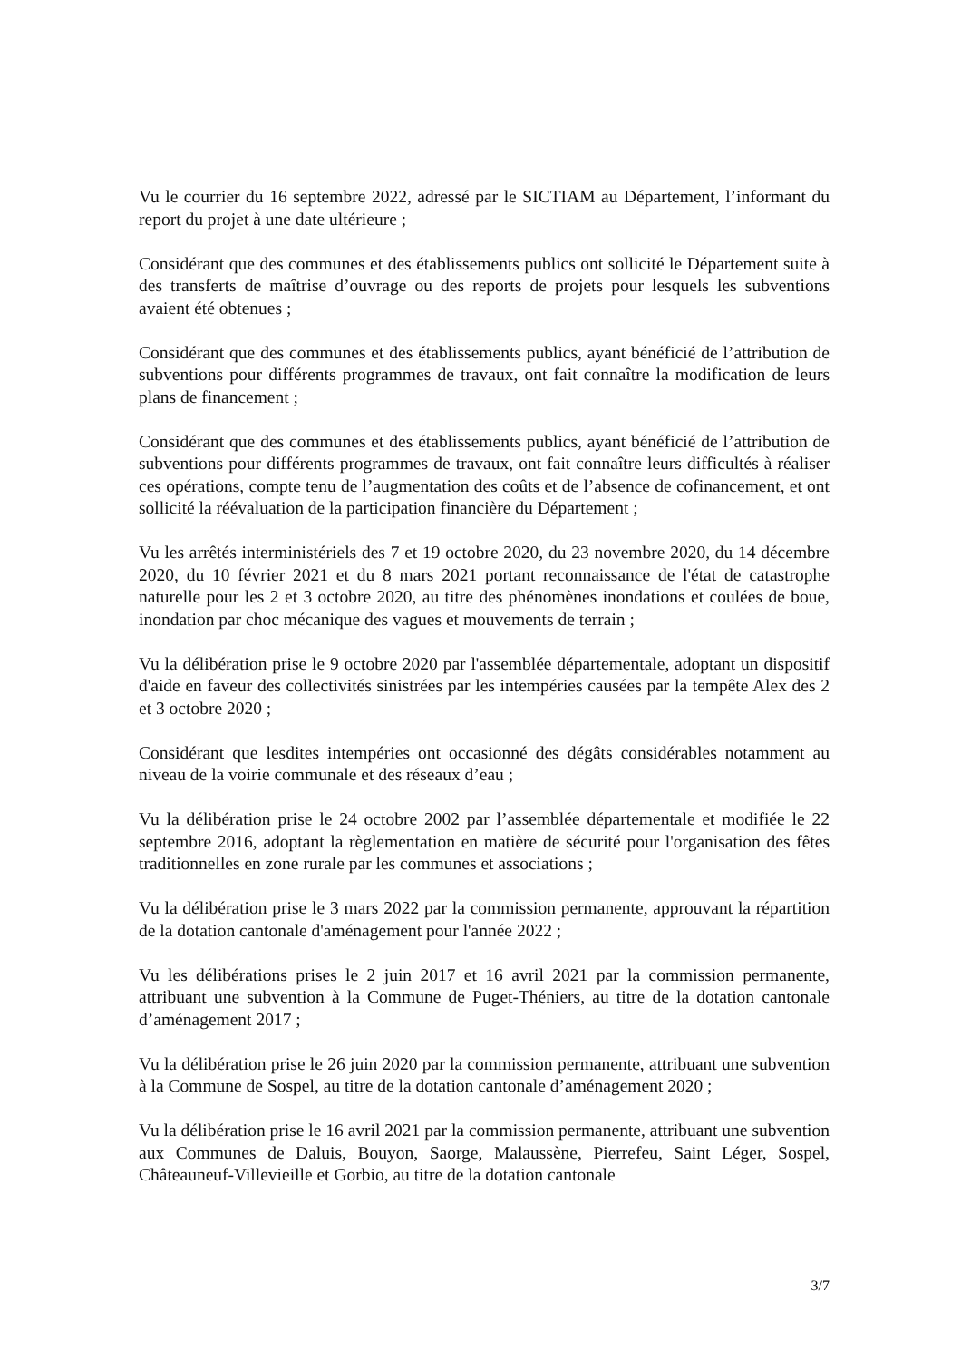Vu le courrier du 16 septembre 2022, adressé par le SICTIAM au Département, l’informant du report du projet à une date ultérieure ;
Considérant que des communes et des établissements publics ont sollicité le Département suite à des transferts de maîtrise d’ouvrage ou des reports de projets pour lesquels les subventions avaient été obtenues ;
Considérant que des communes et des établissements publics, ayant bénéficié de l’attribution de subventions pour différents programmes de travaux, ont fait connaître la modification de leurs plans de financement ;
Considérant que des communes et des établissements publics, ayant bénéficié de l’attribution de subventions pour différents programmes de travaux, ont fait connaître leurs difficultés à réaliser ces opérations, compte tenu de l’augmentation des coûts et de l’absence de cofinancement, et ont sollicité la réévaluation de la participation financière du Département ;
Vu les arrêtés interministériels des 7 et 19 octobre 2020, du 23 novembre 2020, du 14 décembre 2020, du 10 février 2021 et du 8 mars 2021 portant reconnaissance de l'état de catastrophe naturelle pour les 2 et 3 octobre 2020, au titre des phénomènes inondations et coulées de boue, inondation par choc mécanique des vagues et mouvements de terrain ;
Vu la délibération prise le 9 octobre 2020 par l'assemblée départementale, adoptant un dispositif d'aide en faveur des collectivités sinistrées par les intempéries causées par la tempête Alex des 2 et 3 octobre 2020 ;
Considérant que lesdites intempéries ont occasionné des dégâts considérables notamment au niveau de la voirie communale et des réseaux d’eau ;
Vu la délibération prise le 24 octobre 2002 par l’assemblée départementale et modifiée le 22 septembre 2016, adoptant la règlementation en matière de sécurité pour l'organisation des fêtes traditionnelles en zone rurale par les communes et associations ;
Vu la délibération prise le 3 mars 2022 par la commission permanente, approuvant la répartition de la dotation cantonale d'aménagement pour l'année 2022 ;
Vu les délibérations prises le 2 juin 2017 et 16 avril 2021 par la commission permanente, attribuant une subvention à la Commune de Puget-Théniers, au titre de la dotation cantonale d’aménagement 2017 ;
Vu la délibération prise le 26 juin 2020 par la commission permanente, attribuant une subvention à la Commune de Sospel, au titre de la dotation cantonale d’aménagement 2020 ;
Vu la délibération prise le 16 avril 2021 par la commission permanente, attribuant une subvention aux Communes de Daluis, Bouyon, Saorge, Malaussène, Pierrefeu, Saint Léger, Sospel, Châteauneuf-Villevieille et Gorbio, au titre de la dotation cantonale
3/7